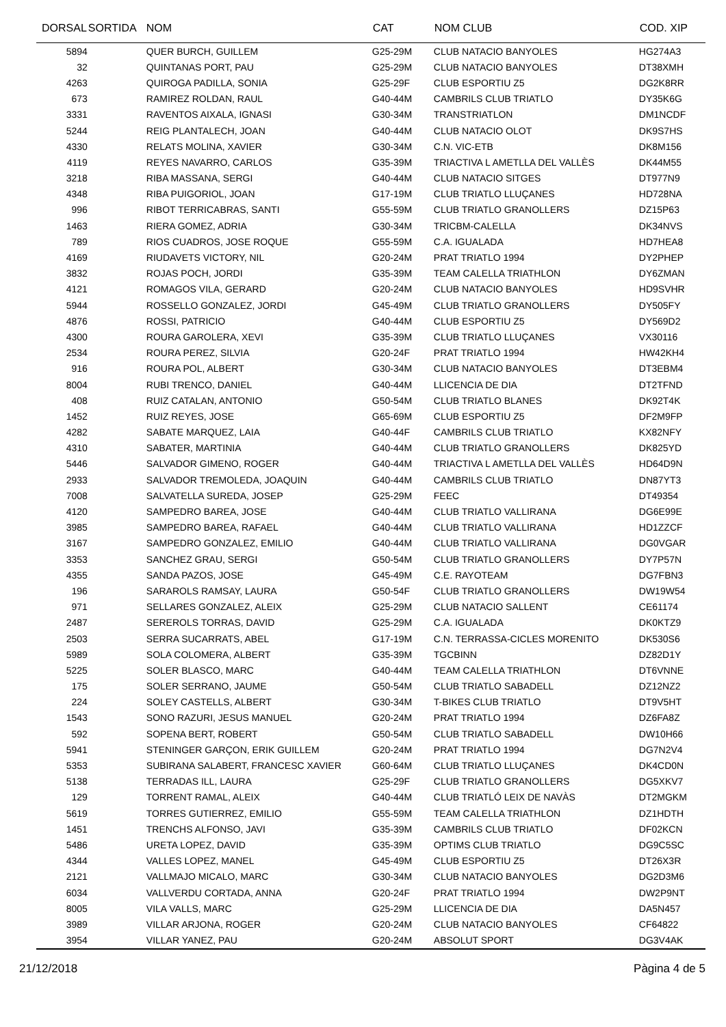| DORSAL | SORTIDA | NOM | CAT | NOM CLUB | COD. XIP |
| --- | --- | --- | --- | --- | --- |
| 5894 | | QUER BURCH, GUILLEM | G25-29M | CLUB NATACIO BANYOLES | HG274A3 |
| 32 | | QUINTANAS PORT, PAU | G25-29M | CLUB NATACIO BANYOLES | DT38XMH |
| 4263 | | QUIROGA PADILLA, SONIA | G25-29F | CLUB ESPORTIU Z5 | DG2K8RR |
| 673 | | RAMIREZ ROLDAN, RAUL | G40-44M | CAMBRILS CLUB TRIATLO | DY35K6G |
| 3331 | | RAVENTOS AIXALA, IGNASI | G30-34M | TRANSTRIATLON | DM1NCDF |
| 5244 | | REIG PLANTALECH, JOAN | G40-44M | CLUB NATACIO OLOT | DK9S7HS |
| 4330 | | RELATS MOLINA, XAVIER | G30-34M | C.N. VIC-ETB | DK8M156 |
| 4119 | | REYES NAVARRO, CARLOS | G35-39M | TRIACTIVA L AMETLLA DEL VALLÈS | DK44M55 |
| 3218 | | RIBA MASSANA, SERGI | G40-44M | CLUB NATACIO SITGES | DT977N9 |
| 4348 | | RIBA PUIGORIOL, JOAN | G17-19M | CLUB TRIATLO LLUÇANES | HD728NA |
| 996 | | RIBOT TERRICABRAS, SANTI | G55-59M | CLUB TRIATLO GRANOLLERS | DZ15P63 |
| 1463 | | RIERA GOMEZ, ADRIA | G30-34M | TRICBM-CALELLA | DK34NVS |
| 789 | | RIOS CUADROS, JOSE ROQUE | G55-59M | C.A. IGUALADA | HD7HEA8 |
| 4169 | | RIUDAVETS VICTORY, NIL | G20-24M | PRAT TRIATLO 1994 | DY2PHEP |
| 3832 | | ROJAS POCH, JORDI | G35-39M | TEAM CALELLA TRIATHLON | DY6ZMAN |
| 4121 | | ROMAGOS VILA, GERARD | G20-24M | CLUB NATACIO BANYOLES | HD9SVHR |
| 5944 | | ROSSELLO GONZALEZ, JORDI | G45-49M | CLUB TRIATLO GRANOLLERS | DY505FY |
| 4876 | | ROSSI, PATRICIO | G40-44M | CLUB ESPORTIU Z5 | DY569D2 |
| 4300 | | ROURA GAROLERA, XEVI | G35-39M | CLUB TRIATLO LLUÇANES | VX30116 |
| 2534 | | ROURA PEREZ, SILVIA | G20-24F | PRAT TRIATLO 1994 | HW42KH4 |
| 916 | | ROURA POL, ALBERT | G30-34M | CLUB NATACIO BANYOLES | DT3EBM4 |
| 8004 | | RUBI TRENCO, DANIEL | G40-44M | LLICENCIA DE DIA | DT2TFND |
| 408 | | RUIZ CATALAN, ANTONIO | G50-54M | CLUB TRIATLO BLANES | DK92T4K |
| 1452 | | RUIZ REYES, JOSE | G65-69M | CLUB ESPORTIU Z5 | DF2M9FP |
| 4282 | | SABATE MARQUEZ, LAIA | G40-44F | CAMBRILS CLUB TRIATLO | KX82NFY |
| 4310 | | SABATER, MARTINIA | G40-44M | CLUB TRIATLO GRANOLLERS | DK825YD |
| 5446 | | SALVADOR GIMENO, ROGER | G40-44M | TRIACTIVA L AMETLLA DEL VALLÈS | HD64D9N |
| 2933 | | SALVADOR TREMOLEDA, JOAQUIN | G40-44M | CAMBRILS CLUB TRIATLO | DN87YT3 |
| 7008 | | SALVATELLA SUREDA, JOSEP | G25-29M | FEEC | DT49354 |
| 4120 | | SAMPEDRO BAREA, JOSE | G40-44M | CLUB TRIATLO VALLIRANA | DG6E99E |
| 3985 | | SAMPEDRO BAREA, RAFAEL | G40-44M | CLUB TRIATLO VALLIRANA | HD1ZZCF |
| 3167 | | SAMPEDRO GONZALEZ, EMILIO | G40-44M | CLUB TRIATLO VALLIRANA | DG0VGAR |
| 3353 | | SANCHEZ GRAU, SERGI | G50-54M | CLUB TRIATLO GRANOLLERS | DY7P57N |
| 4355 | | SANDA PAZOS, JOSE | G45-49M | C.E. RAYOTEAM | DG7FBN3 |
| 196 | | SARAROLS RAMSAY, LAURA | G50-54F | CLUB TRIATLO GRANOLLERS | DW19W54 |
| 971 | | SELLARES GONZALEZ, ALEIX | G25-29M | CLUB NATACIO SALLENT | CE61174 |
| 2487 | | SEREROLS TORRAS, DAVID | G25-29M | C.A. IGUALADA | DK0KTZ9 |
| 2503 | | SERRA SUCARRATS, ABEL | G17-19M | C.N. TERRASSA-CICLES MORENITO | DK530S6 |
| 5989 | | SOLA COLOMERA, ALBERT | G35-39M | TGCBINN | DZ82D1Y |
| 5225 | | SOLER BLASCO, MARC | G40-44M | TEAM CALELLA TRIATHLON | DT6VNNE |
| 175 | | SOLER SERRANO, JAUME | G50-54M | CLUB TRIATLO SABADELL | DZ12NZ2 |
| 224 | | SOLEY CASTELLS, ALBERT | G30-34M | T-BIKES CLUB TRIATLO | DT9V5HT |
| 1543 | | SONO RAZURI, JESUS MANUEL | G20-24M | PRAT TRIATLO 1994 | DZ6FA8Z |
| 592 | | SOPENA BERT, ROBERT | G50-54M | CLUB TRIATLO SABADELL | DW10H66 |
| 5941 | | STENINGER GARÇON, ERIK GUILLEM | G20-24M | PRAT TRIATLO 1994 | DG7N2V4 |
| 5353 | | SUBIRANA SALABERT, FRANCESC XAVIER | G60-64M | CLUB TRIATLO LLUÇANES | DK4CD0N |
| 5138 | | TERRADAS ILL, LAURA | G25-29F | CLUB TRIATLO GRANOLLERS | DG5XKV7 |
| 129 | | TORRENT RAMAL, ALEIX | G40-44M | CLUB TRIATLÓ LEIX DE NAVÀS | DT2MGKM |
| 5619 | | TORRES GUTIERREZ, EMILIO | G55-59M | TEAM CALELLA TRIATHLON | DZ1HDTH |
| 1451 | | TRENCHS ALFONSO, JAVI | G35-39M | CAMBRILS CLUB TRIATLO | DF02KCN |
| 5486 | | URETA LOPEZ, DAVID | G35-39M | OPTIMS CLUB TRIATLO | DG9C5SC |
| 4344 | | VALLES LOPEZ, MANEL | G45-49M | CLUB ESPORTIU Z5 | DT26X3R |
| 2121 | | VALLMAJO MICALO, MARC | G30-34M | CLUB NATACIO BANYOLES | DG2D3M6 |
| 6034 | | VALLVERDU CORTADA, ANNA | G20-24F | PRAT TRIATLO 1994 | DW2P9NT |
| 8005 | | VILA VALLS, MARC | G25-29M | LLICENCIA DE DIA | DA5N457 |
| 3989 | | VILLAR ARJONA, ROGER | G20-24M | CLUB NATACIO BANYOLES | CF64822 |
| 3954 | | VILLAR YANEZ, PAU | G20-24M | ABSOLUT SPORT | DG3V4AK |
21/12/2018 Pàgina 4 de 5